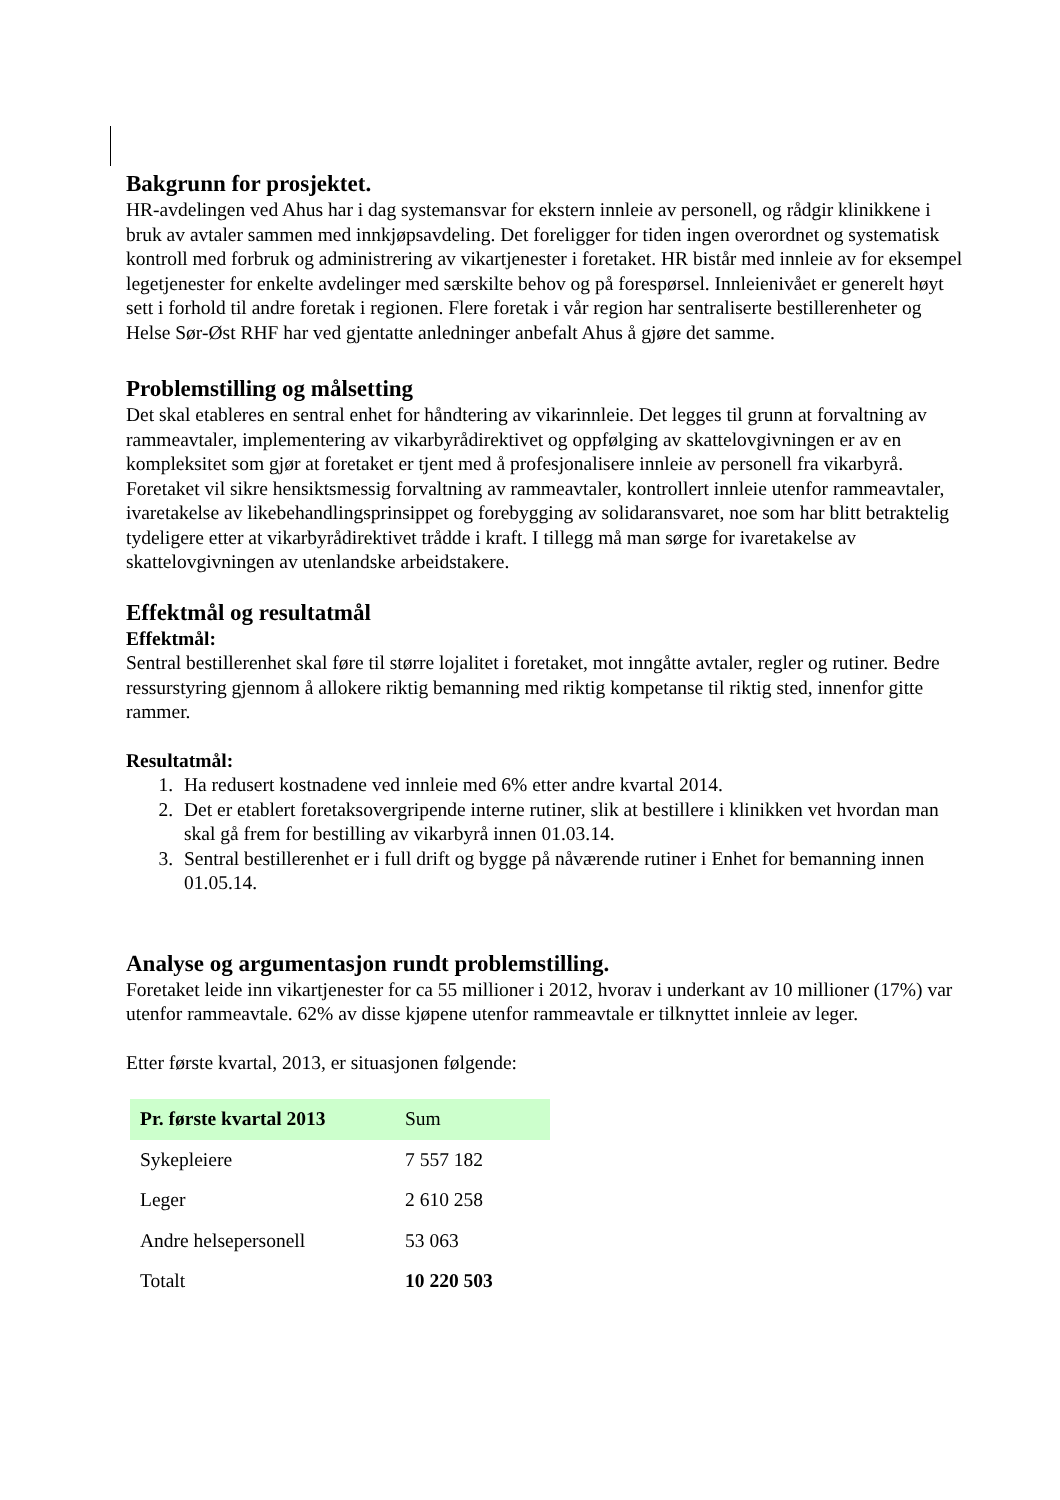Bakgrunn for prosjektet.
HR-avdelingen ved Ahus har i dag systemansvar for ekstern innleie av personell, og rådgir klinikkene i bruk av avtaler sammen med innkjøpsavdeling. Det foreligger for tiden ingen overordnet og systematisk kontroll med forbruk og administrering av vikartjenester i foretaket. HR bistår med innleie av for eksempel legetjenester for enkelte avdelinger med særskilte behov og på forespørsel. Innleienivået er generelt høyt sett i forhold til andre foretak i regionen. Flere foretak i vår region har sentraliserte bestillerenheter og Helse Sør-Øst RHF har ved gjentatte anledninger anbefalt Ahus å gjøre det samme.
Problemstilling og målsetting
Det skal etableres en sentral enhet for håndtering av vikarinnleie. Det legges til grunn at forvaltning av rammeavtaler, implementering av vikarbyrådirektivet og oppfølging av skattelovgivningen er av en kompleksitet som gjør at foretaket er tjent med å profesjonalisere innleie av personell fra vikarbyrå.
Foretaket vil sikre hensiktsmessig forvaltning av rammeavtaler, kontrollert innleie utenfor rammeavtaler, ivaretakelse av likebehandlingsprinsippet og forebygging av solidaransvaret, noe som har blitt betraktelig tydeligere etter at vikarbyrådirektivet trådde i kraft. I tillegg må man sørge for ivaretakelse av skattelovgivningen av utenlandske arbeidstakere.
Effektmål og resultatmål
Effektmål:
Sentral bestillerenhet skal føre til større lojalitet i foretaket, mot inngåtte avtaler, regler og rutiner. Bedre ressurstyring gjennom å allokere riktig bemanning med riktig kompetanse til riktig sted, innenfor gitte rammer.
Resultatmål:
1. Ha redusert kostnadene ved innleie med 6% etter andre kvartal 2014.
2. Det er etablert foretaksovergripende interne rutiner, slik at bestillere i klinikken vet hvordan man skal gå frem for bestilling av vikarbyrå innen 01.03.14.
3. Sentral bestillerenhet er i full drift og bygge på nåværende rutiner i Enhet for bemanning innen 01.05.14.
Analyse og argumentasjon rundt problemstilling.
Foretaket leide inn vikartjenester for ca 55 millioner i 2012, hvorav i underkant av 10 millioner (17%) var utenfor rammeavtale. 62% av disse kjøpene utenfor rammeavtale er tilknyttet innleie av leger.
Etter første kvartal, 2013, er situasjonen følgende:
| Pr. første kvartal 2013 | Sum |
| Sykepleiere | 7 557 182 |
| Leger | 2 610 258 |
| Andre helsepersonell | 53 063 |
| Totalt | 10 220 503 |